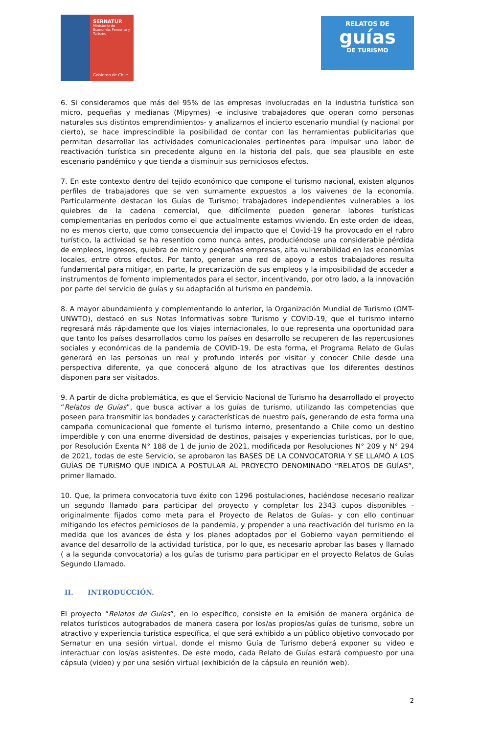SERNATUR
Ministerio de Economía, Fomento y Turismo
Gobierno de Chile
RELATOS DE
guías
DE TURISMO
6. Si consideramos que más del 95% de las empresas involucradas en la industria turística son micro, pequeñas y medianas (Mipymes) -e inclusive trabajadores que operan como personas naturales sus distintos emprendimientos- y analizamos el incierto escenario mundial (y nacional por cierto), se hace imprescindible la posibilidad de contar con las herramientas publicitarias que permitan desarrollar las actividades comunicacionales pertinentes para impulsar una labor de reactivación turística sin precedente alguno en la historia del país, que sea plausible en este escenario pandémico y que tienda a disminuir sus perniciosos efectos.
7. En este contexto dentro del tejido económico que compone el turismo nacional, existen algunos perfiles de trabajadores que se ven sumamente expuestos a los vaivenes de la economía. Particularmente destacan los Guías de Turismo; trabajadores independientes vulnerables a los quiebres de la cadena comercial, que difícilmente pueden generar labores turísticas complementarias en períodos como el que actualmente estamos viviendo. En este orden de ideas, no es menos cierto, que como consecuencia del impacto que el Covid-19 ha provocado en el rubro turístico, la actividad se ha resentido como nunca antes, produciéndose una considerable pérdida de empleos, ingresos, quiebra de micro y pequeñas empresas, alta vulnerabilidad en las economías locales, entre otros efectos. Por tanto, generar una red de apoyo a estos trabajadores resulta fundamental para mitigar, en parte, la precarización de sus empleos y la imposibilidad de acceder a instrumentos de fomento implementados para el sector, incentivando, por otro lado, a la innovación por parte del servicio de guías y su adaptación al turismo en pandemia.
8. A mayor abundamiento y complementando lo anterior, la Organización Mundial de Turismo (OMT-UNWTO), destacó en sus Notas Informativas sobre Turismo y COVID-19, que el turismo interno regresará más rápidamente que los viajes internacionales, lo que representa una oportunidad para que tanto los países desarrollados como los países en desarrollo se recuperen de las repercusiones sociales y económicas de la pandemia de COVID-19. De esta forma, el Programa Relato de Guías generará en las personas un real y profundo interés por visitar y conocer Chile desde una perspectiva diferente, ya que conocerá alguno de los atractivas que los diferentes destinos disponen para ser visitados.
9. A partir de dicha problemática, es que el Servicio Nacional de Turismo ha desarrollado el proyecto “Relatos de Guías”, que busca activar a los guías de turismo, utilizando las competencias que poseen para transmitir las bondades y características de nuestro país, generando de esta forma una campaña comunicacional que fomente el turismo interno, presentando a Chile como un destino imperdible y con una enorme diversidad de destinos, paisajes y experiencias turísticas, por lo que, por Resolución Exenta N° 188 de 1 de junio de 2021, modificada por Resoluciones N° 209 y N° 294 de 2021, todas de este Servicio, se aprobaron las BASES DE LA CONVOCATORIA Y SE LLAMÓ A LOS GUÍAS DE TURISMO QUE INDICA A POSTULAR AL PROYECTO DENOMINADO “RELATOS DE GUÍAS”, primer llamado.
10. Que, la primera convocatoria tuvo éxito con 1296 postulaciones, haciéndose necesario realizar un segundo llamado para participar del proyecto y completar los 2343 cupos disponibles -originalmente fijados como meta para el Proyecto de Relatos de Guías- y con ello continuar mitigando los efectos perniciosos de la pandemia, y propender a una reactivación del turismo en la medida que los avances de ésta y los planes adoptados por el Gobierno vayan permitiendo el avance del desarrollo de la actividad turística, por lo que, es necesario aprobar las bases y llamado ( a la segunda convocatoria) a los guías de turismo para participar en el proyecto Relatos de Guías Segundo Llamado.
II. INTRODUCCIÓN.
El proyecto “Relatos de Guías”, en lo específico, consiste en la emisión de manera orgánica de relatos turísticos autograbados de manera casera por los/as propios/as guías de turismo, sobre un atractivo y experiencia turística específica, el que será exhibido a un público objetivo convocado por Sernatur en una sesión virtual, donde el mismo Guía de Turismo deberá exponer su video e interactuar con los/as asistentes. De este modo, cada Relato de Guías estará compuesto por una cápsula (video) y por una sesión virtual (exhibición de la cápsula en reunión web).
2